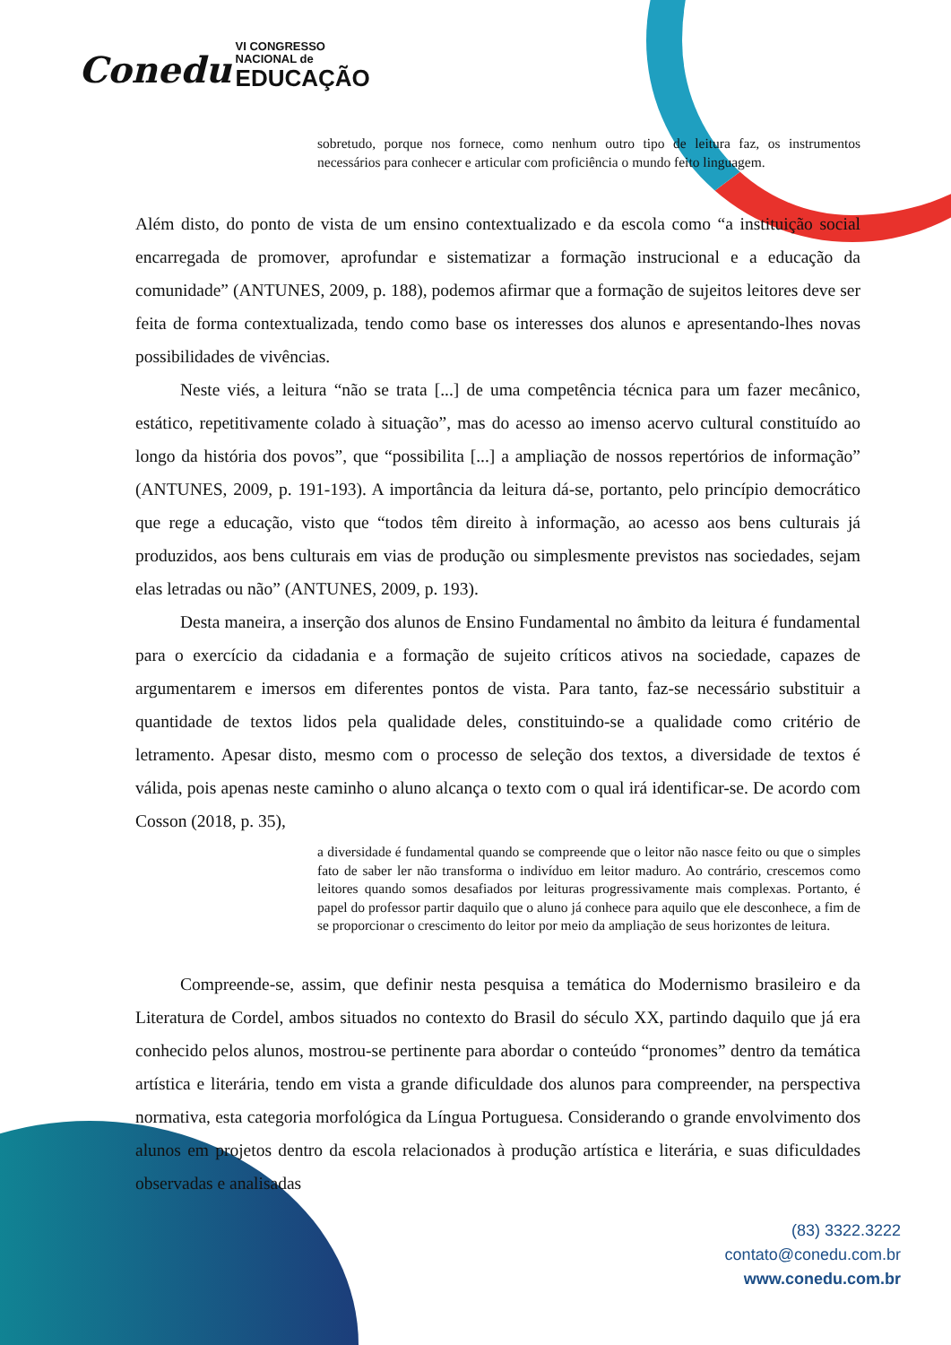Conedu VI CONGRESSO
NACIONAL de
EDUCAÇÃO
sobretudo, porque nos fornece, como nenhum outro tipo de leitura faz, os instrumentos necessários para conhecer e articular com proficiência o mundo feito linguagem.
Além disto, do ponto de vista de um ensino contextualizado e da escola como “a instituição social encarregada de promover, aprofundar e sistematizar a formação instrucional e a educação da comunidade” (ANTUNES, 2009, p. 188), podemos afirmar que a formação de sujeitos leitores deve ser feita de forma contextualizada, tendo como base os interesses dos alunos e apresentando-lhes novas possibilidades de vivências.
Neste viés, a leitura “não se trata [...] de uma competência técnica para um fazer mecânico, estático, repetitivamente colado à situação”, mas do acesso ao imenso acervo cultural constituído ao longo da história dos povos”, que “possibilita [...] a ampliação de nossos repertórios de informação” (ANTUNES, 2009, p. 191-193). A importância da leitura dá-se, portanto, pelo princípio democrático que rege a educação, visto que “todos têm direito à informação, ao acesso aos bens culturais já produzidos, aos bens culturais em vias de produção ou simplesmente previstos nas sociedades, sejam elas letradas ou não” (ANTUNES, 2009, p. 193).
Desta maneira, a inserção dos alunos de Ensino Fundamental no âmbito da leitura é fundamental para o exercício da cidadania e a formação de sujeito críticos ativos na sociedade, capazes de argumentarem e imersos em diferentes pontos de vista. Para tanto, faz-se necessário substituir a quantidade de textos lidos pela qualidade deles, constituindo-se a qualidade como critério de letramento. Apesar disto, mesmo com o processo de seleção dos textos, a diversidade de textos é válida, pois apenas neste caminho o aluno alcança o texto com o qual irá identificar-se. De acordo com Cosson (2018, p. 35),
a diversidade é fundamental quando se compreende que o leitor não nasce feito ou que o simples fato de saber ler não transforma o indivíduo em leitor maduro. Ao contrário, crescemos como leitores quando somos desafiados por leituras progressivamente mais complexas. Portanto, é papel do professor partir daquilo que o aluno já conhece para aquilo que ele desconhece, a fim de se proporcionar o crescimento do leitor por meio da ampliação de seus horizontes de leitura.
Compreende-se, assim, que definir nesta pesquisa a temática do Modernismo brasileiro e da Literatura de Cordel, ambos situados no contexto do Brasil do século XX, partindo daquilo que já era conhecido pelos alunos, mostrou-se pertinente para abordar o conteúdo “pronomes” dentro da temática artística e literária, tendo em vista a grande dificuldade dos alunos para compreender, na perspectiva normativa, esta categoria morfológica da Língua Portuguesa. Considerando o grande envolvimento dos alunos em projetos dentro da escola relacionados à produção artística e literária, e suas dificuldades observadas e analisadas
(83) 3322.3222
contato@conedu.com.br
www.conedu.com.br